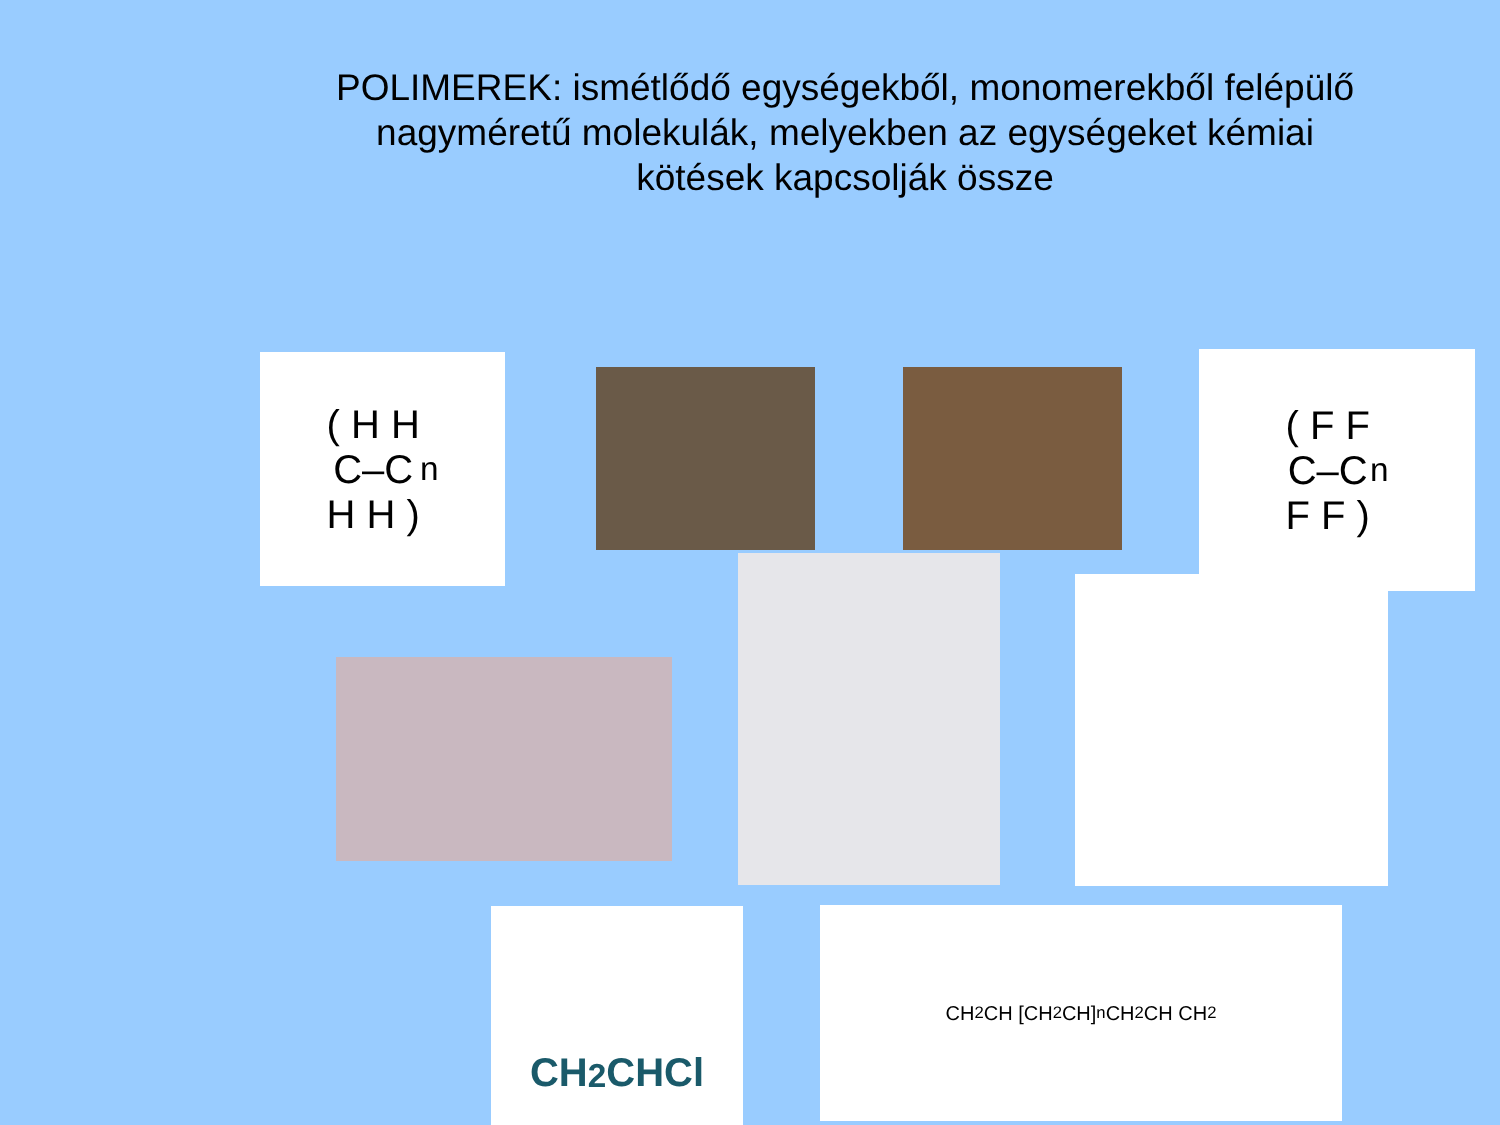POLIMEREK: ismétlődő egységekből, monomerekből felépülő nagyméretű molekulák, melyekben az egységeket kémiai kötések kapcsolják össze
( H H
C–C
H H )<sub>n</sub>
( F F
C–C
F F )<sub>n</sub>
CH<sub>2</sub>CHCl CH<sub>2</sub> CH [CH<sub>2</sub> CH]<sub>n</sub> CH<sub>2</sub> CH CH<sub>2</sub>